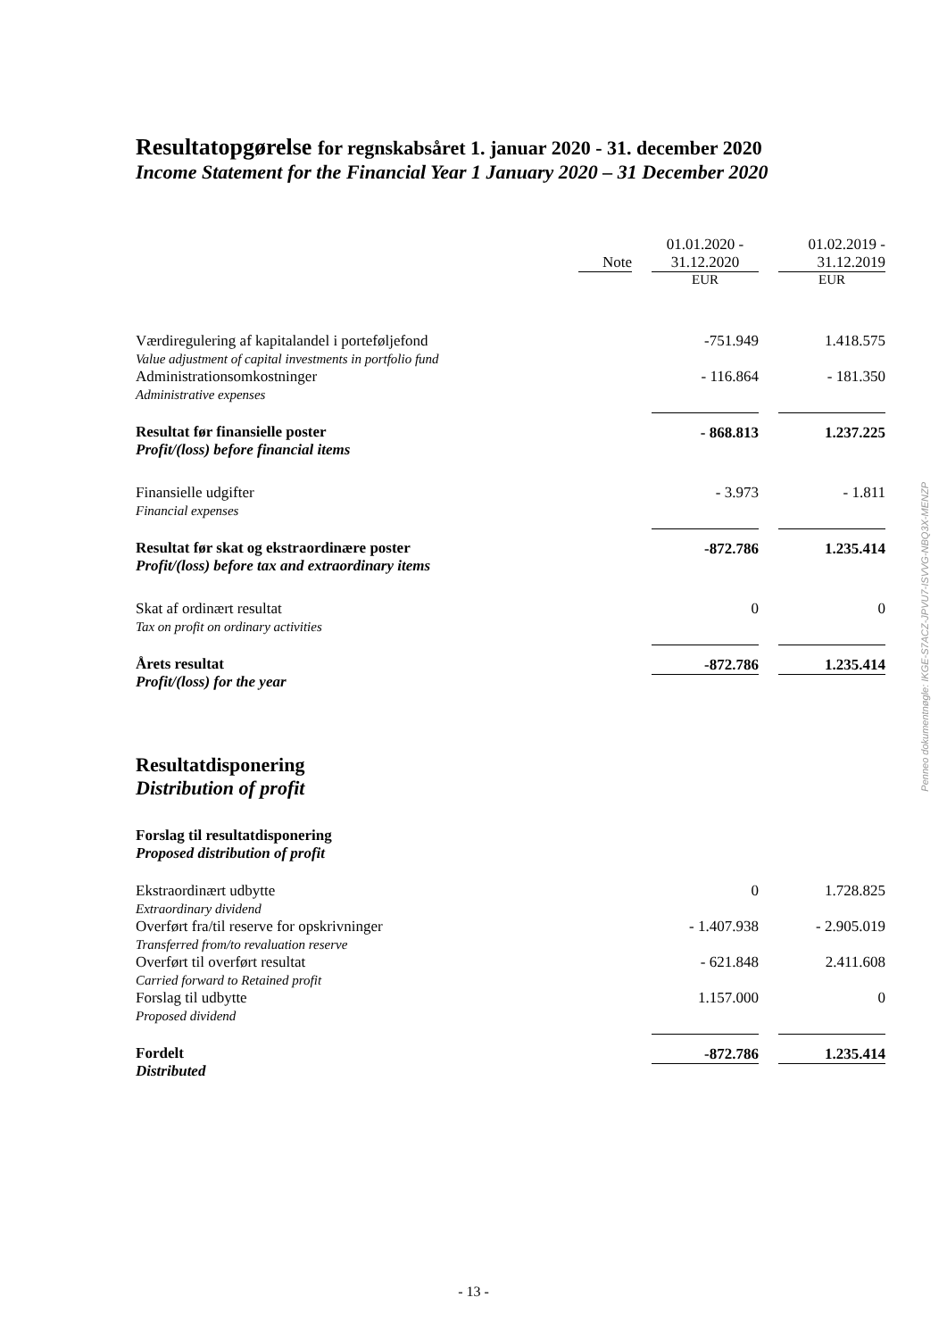Resultatopgørelse for regnskabsåret 1. januar 2020 - 31. december 2020
Income Statement for the Financial Year 1 January 2020 – 31 December 2020
| | Note | | 01.01.2020 - 31.12.2020 | | 01.02.2019 - 31.12.2019 |
| | | | EUR | | EUR |
| Værdiregulering af kapitalandel i porteføljefond Value adjustment of capital investments in portfolio fund | | | -751.949 | | 1.418.575 |
| Administrationsomkostninger Administrative expenses | | | - 116.864 | | - 181.350 |
| Resultat før finansielle poster Profit/(loss) before financial items | | | - 868.813 | | 1.237.225 |
| Finansielle udgifter Financial expenses | | | - 3.973 | | - 1.811 |
| Resultat før skat og ekstraordinære poster Profit/(loss) before tax and extraordinary items | | | -872.786 | | 1.235.414 |
| Skat af ordinært resultat Tax on profit on ordinary activities | | | 0 | | 0 |
| Årets resultat Profit/(loss) for the year | | | -872.786 | | 1.235.414 |
Resultatdisponering
Distribution of profit
Forslag til resultatdisponering
Proposed distribution of profit
| Ekstraordinært udbytte Extraordinary dividend | | | 0 | | 1.728.825 |
| Overført fra/til reserve for opskrivninger Transferred from/to revaluation reserve | | | - 1.407.938 | | - 2.905.019 |
| Overført til overført resultat Carried forward to Retained profit | | | - 621.848 | | 2.411.608 |
| Forslag til udbytte Proposed dividend | | | 1.157.000 | | 0 |
| Fordelt Distributed | | | -872.786 | | 1.235.414 |
Penneo dokumentnøgle: IKGE-S7ACZ-JPVU7-ISVVG-NBQ3X-MENZP
- 13 -